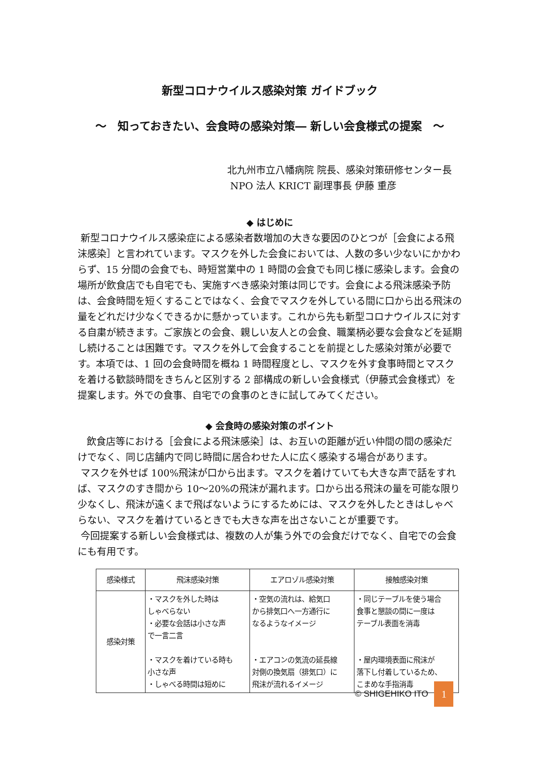新型コロナウイルス感染対策 ガイドブック
〜　知っておきたい、会食時の感染対策― 新しい会食様式の提案　〜
北九州市立八幡病院 院長、感染対策研修センター長
NPO 法人 KRICT 副理事長 伊藤 重彦
◆ はじめに
新型コロナウイルス感染症による感染者数増加の大きな要因のひとつが［会食による飛沫感染］と言われています。マスクを外した会食においては、人数の多い少ないにかかわらず、15 分間の会食でも、時短営業中の 1 時間の会食でも同じ様に感染します。会食の場所が飲食店でも自宅でも、実施すべき感染対策は同じです。会食による飛沫感染予防は、会食時間を短くすることではなく、会食でマスクを外している間に口から出る飛沫の量をどれだけ少なくできるかに懸かっています。これから先も新型コロナウイルスに対する自粛が続きます。ご家族との会食、親しい友人との会食、職業柄必要な会食などを延期し続けることは困難です。マスクを外して会食することを前提とした感染対策が必要です。本項では、1 回の会食時間を概ね 1 時間程度とし、マスクを外す食事時間とマスクを着ける歓談時間をきちんと区別する 2 部構成の新しい会食様式（伊藤式会食様式）を提案します。外での食事、自宅での食事のときに試してみてください。
◆ 会食時の感染対策のポイント
飲食店等における［会食による飛沫感染］は、お互いの距離が近い仲間の間の感染だけでなく、同じ店舗内で同じ時間に居合わせた人に広く感染する場合があります。
マスクを外せば 100%飛沫が口から出ます。マスクを着けていても大きな声で話をすれば、マスクのすき間から 10〜20%の飛沫が漏れます。口から出る飛沫の量を可能な限り少なくし、飛沫が遠くまで飛ばないようにするためには、マスクを外したときはしゃべらない、マスクを着けているときでも大きな声を出さないことが重要です。
今回提案する新しい会食様式は、複数の人が集う外での会食だけでなく、自宅での会食にも有用です。
| 感染様式 | 飛沫感染対策 | エアロゾル感染対策 | 接触感染対策 |
| --- | --- | --- | --- |
| 感染対策 | ・マスクを外した時は しゃべらない ・必要な会話は小さな声 で一言二言 ・マスクを着けている時も 小さな声 ・しゃべる時間は短めに | ・空気の流れは、給気口 から排気口へ一方通行に なるようなイメージ ・エアコンの気流の延長線 対側の換気扇（排気口）に 飛沫が流れるイメージ | ・同じテーブルを使う場合 食事と懇談の間に一度は テーブル表面を消毒 ・屋内環境表面に飛沫が 落下し付着しているため、 こまめな手指消毒 |
© SHIGEHIKO ITO 1